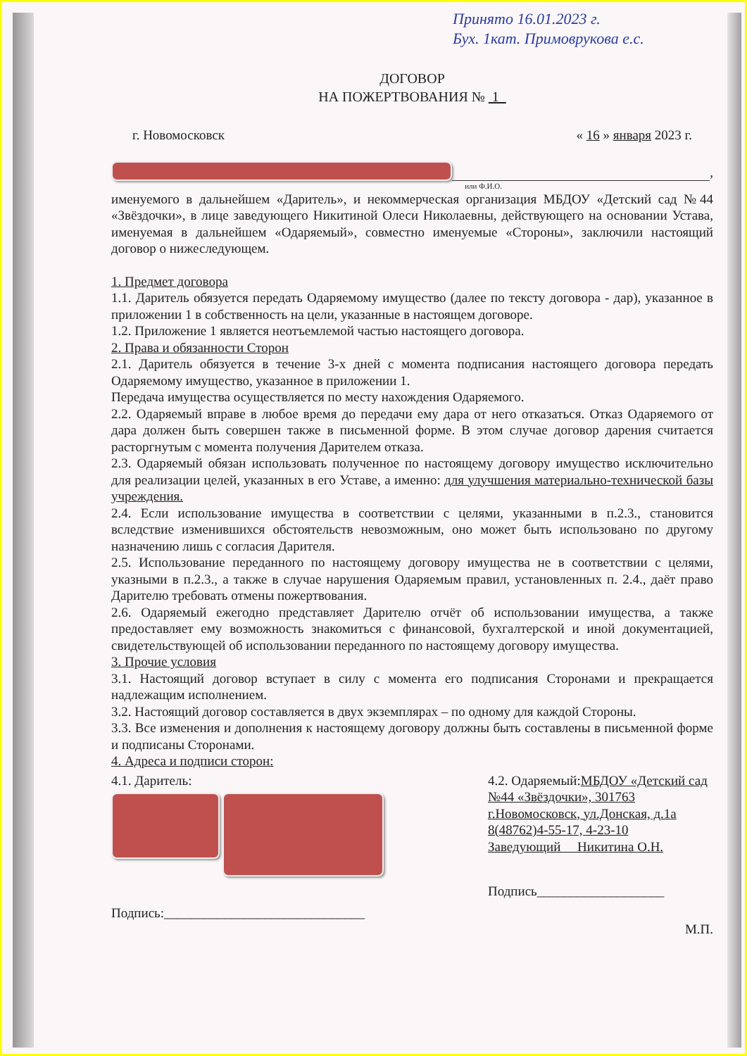Принято 16.01.2023 г.
Бух. 1кат. Примоврукова е.с.
ДОГОВОР
НА ПОЖЕРТВОВАНИЯ № 1
г. Новомосковск « 16 » января 2023 г.
,
или Ф.И.О.
именуемого в дальнейшем «Даритель», и некоммерческая организация МБДОУ «Детский сад №44 «Звёздочки», в лице заведующего Никитиной Олеси Николаевны, действующего на основании Устава, именуемая в дальнейшем «Одаряемый», совместно именуемые «Стороны», заключили настоящий договор о нижеследующем.
1. Предмет договора
1.1. Даритель обязуется передать Одаряемому имущество (далее по тексту договора - дар), указанное в приложении 1 в собственность на цели, указанные в настоящем договоре.
1.2. Приложение 1 является неотъемлемой частью настоящего договора.
2. Права и обязанности Сторон
2.1. Даритель обязуется в течение 3-х дней с момента подписания настоящего договора передать Одаряемому имущество, указанное в приложении 1.
Передача имущества осуществляется по месту нахождения Одаряемого.
2.2. Одаряемый вправе в любое время до передачи ему дара от него отказаться. Отказ Одаряемого от дара должен быть совершен также в письменной форме. В этом случае договор дарения считается расторгнутым с момента получения Дарителем отказа.
2.3. Одаряемый обязан использовать полученное по настоящему договору имущество исключительно для реализации целей, указанных в его Уставе, а именно: для улучшения материально-технической базы учреждения.
2.4. Если использование имущества в соответствии с целями, указанными в п.2.3., становится вследствие изменившихся обстоятельств невозможным, оно может быть использовано по другому назначению лишь с согласия Дарителя.
2.5. Использование переданного по настоящему договору имущества не в соответствии с целями, указными в п.2.3., а также в случае нарушения Одаряемым правил, установленных п. 2.4., даёт право Дарителю требовать отмены пожертвования.
2.6. Одаряемый ежегодно представляет Дарителю отчёт об использовании имущества, а также предоставляет ему возможность знакомиться с финансовой, бухгалтерской и иной документацией, свидетельствующей об использовании переданного по настоящему договору имущества.
3. Прочие условия
3.1. Настоящий договор вступает в силу с момента его подписания Сторонами и прекращается надлежащим исполнением.
3.2. Настоящий договор составляется в двух экземплярах – по одному для каждой Стороны.
3.3. Все изменения и дополнения к настоящему договору должны быть составлены в письменной форме и подписаны Сторонами.
4. Адреса и подписи сторон:
4.1. Даритель:
Подпись:______________________________
4.2. Одаряемый:МБДОУ «Детский сад №44 «Звёздочки», 301763 г.Новомосковск, ул.Донская, д.1а 8(48762)4-55-17, 4-23-10
Заведующий Никитина О.Н.
Подпись___________________
М.П.